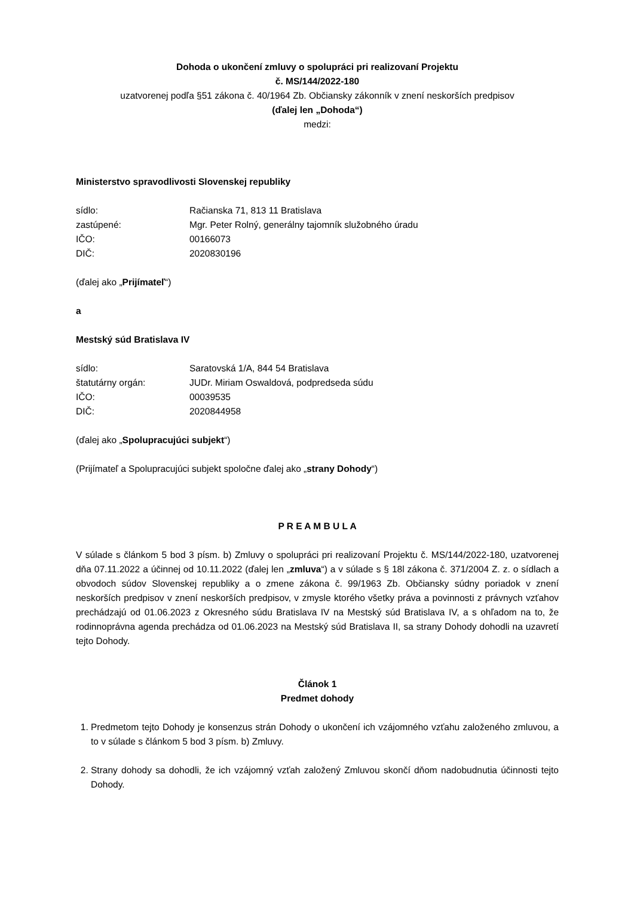Dohoda o ukončení zmluvy o spolupráci pri realizovaní Projektu
č. MS/144/2022-180
uzatvorenej podľa §51 zákona č. 40/1964 Zb. Občiansky zákonník v znení neskorších predpisov
(ďalej len „Dohoda“)
medzi:
Ministerstvo spravodlivosti Slovenskej republiky
sídlo: Račianska 71, 813 11 Bratislava
zastúpené: Mgr. Peter Rolný, generálny tajomník služobného úradu
IČO: 00166073
DIČ: 2020830196
(ďalej ako „Prijímateľ“)
a
Mestský súd Bratislava IV
sídlo: Saratovská 1/A, 844 54 Bratislava
štatutárny orgán: JUDr. Miriam Oswaldová, podpredseda súdu
IČO: 00039535
DIČ: 2020844958
(ďalej ako „Spolupracujúci subjekt“)
(Prijímateľ a Spolupracujúci subjekt spoločne ďalej ako „strany Dohody“)
P R E A M B U L A
V súlade s článkom 5 bod 3 písm. b) Zmluvy o spolupráci pri realizovaní Projektu č. MS/144/2022-180, uzatvorenej dňa 07.11.2022 a účinnej od 10.11.2022 (ďalej len „zmluva“) a v súlade s § 18l zákona č. 371/2004 Z. z. o sídlach a obvodoch súdov Slovenskej republiky a o zmene zákona č. 99/1963 Zb. Občiansky súdny poriadok v znení neskorších predpisov v znení neskorších predpisov, v zmysle ktorého všetky práva a povinnosti z právnych vzťahov prechádzajú od 01.06.2023 z Okresného súdu Bratislava IV na Mestský súd Bratislava IV, a s ohľadom na to, že rodinnoprávna agenda prechádza od 01.06.2023 na Mestský súd Bratislava II, sa strany Dohody dohodli na uzavretí tejto Dohody.
Článok 1
Predmet dohody
1. Predmetom tejto Dohody je konsenzus strán Dohody o ukončení ich vzájomného vzťahu založeného zmluvou, a to v súlade s článkom 5 bod 3 písm. b) Zmluvy.
2. Strany dohody sa dohodli, že ich vzájomný vzťah založený Zmluvou skončí dňom nadobudnutia účinnosti tejto Dohody.